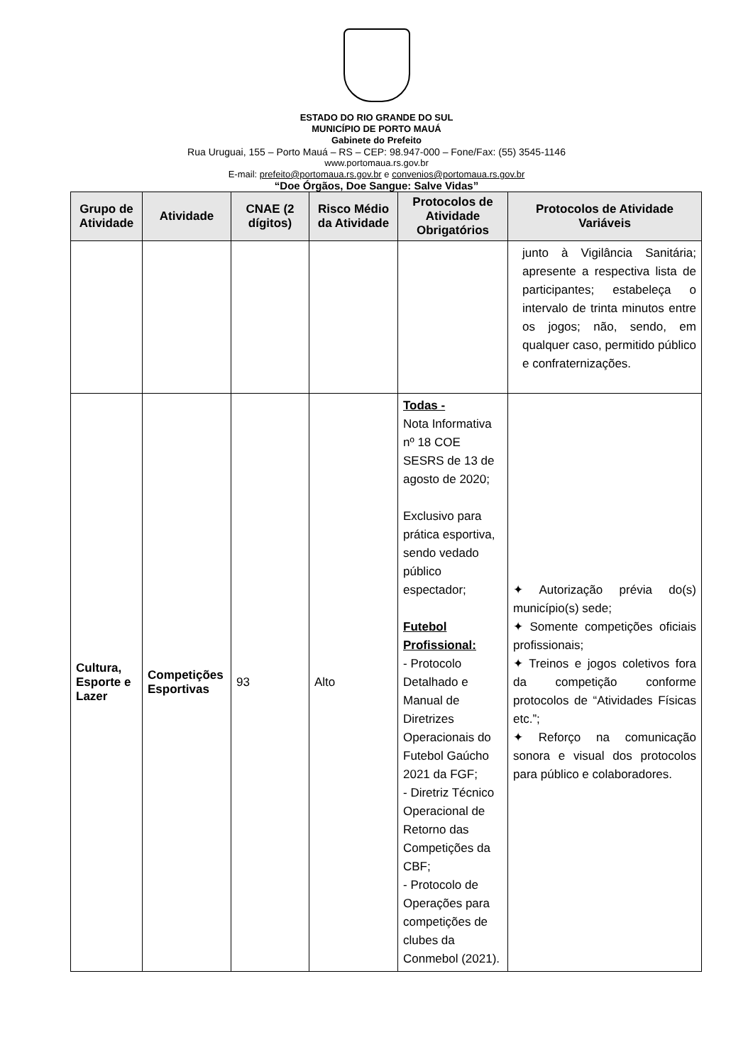ESTADO DO RIO GRANDE DO SUL
MUNICÍPIO DE PORTO MAUÁ
Gabinete do Prefeito
Rua Uruguai, 155 – Porto Mauá – RS – CEP: 98.947-000 – Fone/Fax: (55) 3545-1146
www.portomaua.rs.gov.br
E-mail: prefeito@portomaua.rs.gov.br e convenios@portomaua.rs.gov.br
“Doe Órgãos, Doe Sangue: Salve Vidas”
| Grupo de Atividade | Atividade | CNAE (2 dígitos) | Risco Médio da Atividade | Protocolos de Atividade Obrigatórios | Protocolos de Atividade Variáveis |
| --- | --- | --- | --- | --- | --- |
| | | | | | junto à Vigilância Sanitária; apresente a respectiva lista de participantes; estabeleça o intervalo de trinta minutos entre os jogos; não, sendo, em qualquer caso, permitido público e confraternizações. |
| Cultura, Esporte e Lazer | Competições Esportivas | 93 | Alto | Todas - Nota Informativa nº 18 COE SESRS de 13 de agosto de 2020; Exclusivo para prática esportiva, sendo vedado público espectador; Futebol Profissional: - Protocolo Detalhado e Manual de Diretrizes Operacionais do Futebol Gaúcho 2021 da FGF; - Diretriz Técnico Operacional de Retorno das Competições da CBF; - Protocolo de Operações para competições de clubes da Conmebol (2021). | ✦ Autorização prévia do(s) município(s) sede; ✦ Somente competições oficiais profissionais; ✦ Treinos e jogos coletivos fora da competição conforme protocolos de “Atividades Físicas etc.”; ✦ Reforço na comunicação sonora e visual dos protocolos para público e colaboradores. |